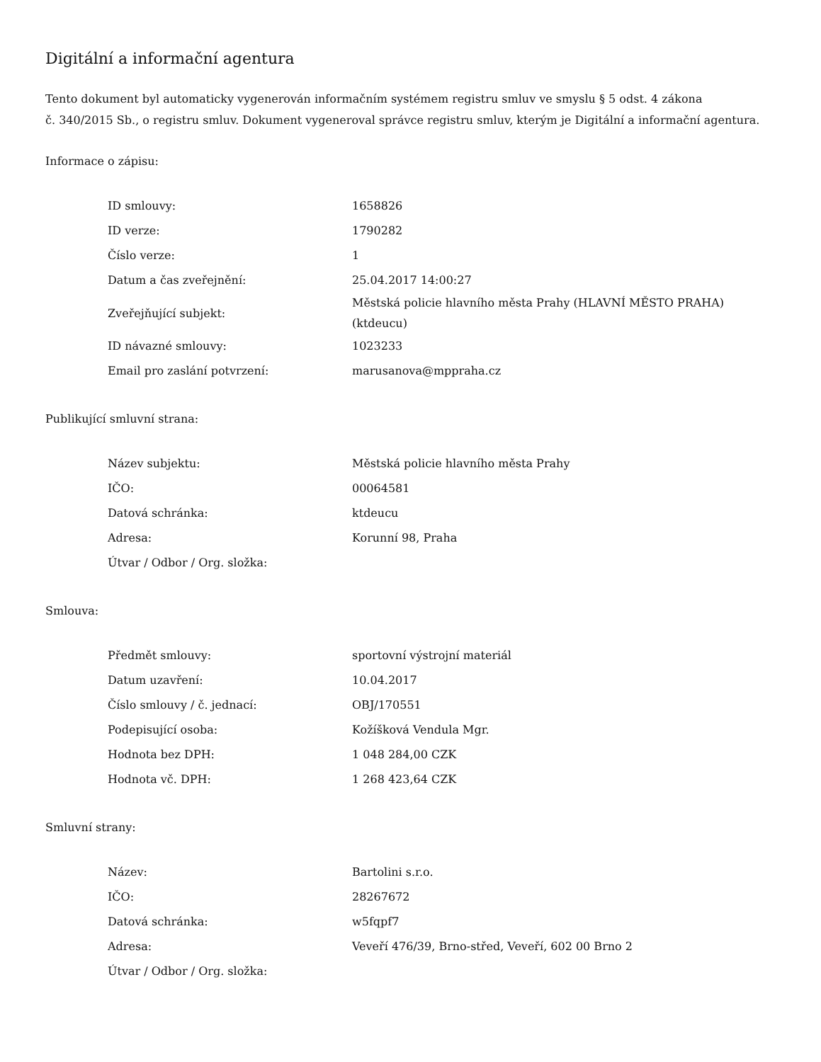Digitální a informační agentura
Tento dokument byl automaticky vygenerován informačním systémem registru smluv ve smyslu § 5 odst. 4 zákona
č. 340/2015 Sb., o registru smluv. Dokument vygeneroval správce registru smluv, kterým je Digitální a informační agentura.
Informace o zápisu:
| ID smlouvy: | 1658826 |
| ID verze: | 1790282 |
| Číslo verze: | 1 |
| Datum a čas zveřejnění: | 25.04.2017 14:00:27 |
| Zveřejňující subjekt: | Městská policie hlavního města Prahy (HLAVNÍ MĚSTO PRAHA) (ktdeucu) |
| ID návazné smlouvy: | 1023233 |
| Email pro zaslání potvrzení: | marusanova@mppraha.cz |
Publikující smluvní strana:
| Název subjektu: | Městská policie hlavního města Prahy |
| IČO: | 00064581 |
| Datová schránka: | ktdeucu |
| Adresa: | Korunní 98, Praha |
| Útvar / Odbor / Org. složka: | |
Smlouva:
| Předmět smlouvy: | sportovní výstrojní materiál |
| Datum uzavření: | 10.04.2017 |
| Číslo smlouvy / č. jednací: | OBJ/170551 |
| Podepisující osoba: | Kožíšková Vendula Mgr. |
| Hodnota bez DPH: | 1 048 284,00 CZK |
| Hodnota vč. DPH: | 1 268 423,64 CZK |
Smluvní strany:
| Název: | Bartolini s.r.o. |
| IČO: | 28267672 |
| Datová schránka: | w5fqpf7 |
| Adresa: | Veveří 476/39, Brno-střed, Veveří, 602 00 Brno 2 |
| Útvar / Odbor / Org. složka: | |